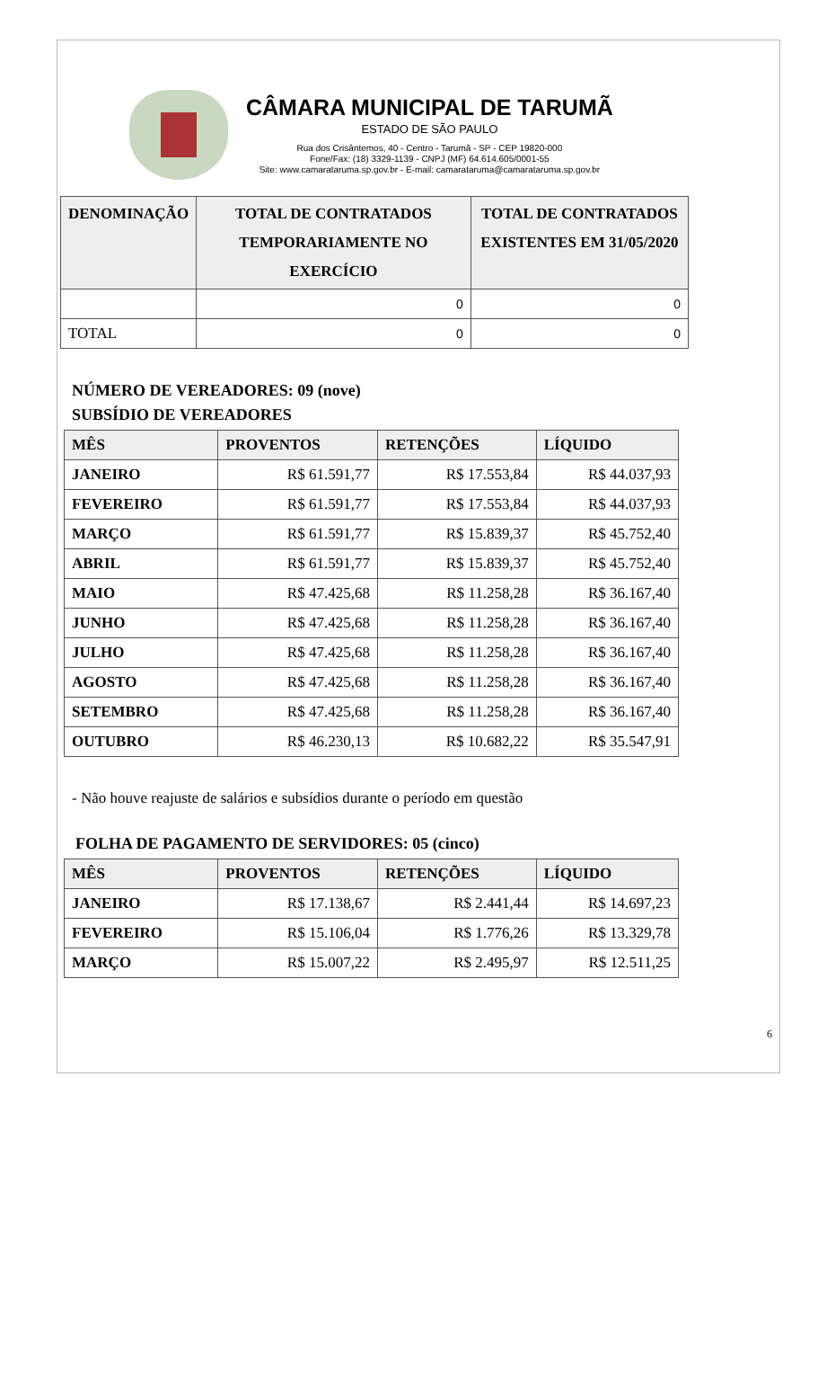CÂMARA MUNICIPAL DE TARUMÃ
ESTADO DE SÃO PAULO
Rua dos Crisântemos, 40 - Centro - Tarumã - SP - CEP 19820-000
Fone/Fax: (18) 3329-1139 - CNPJ (MF) 64.614.605/0001-55
Site: www.camarataruma.sp.gov.br - E-mail: camarataruma@camarataruma.sp.gov.br
| DENOMINAÇÃO | TOTAL DE CONTRATADOS TEMPORARIAMENTE NO EXERCÍCIO | TOTAL DE CONTRATADOS EXISTENTES EM 31/05/2020 |
| --- | --- | --- |
| | 0 | 0 |
| TOTAL | 0 | 0 |
NÚMERO DE VEREADORES: 09 (nove)
SUBSÍDIO DE VEREADORES
| MÊS | PROVENTOS | RETENÇÕES | LÍQUIDO |
| --- | --- | --- | --- |
| JANEIRO | R$ 61.591,77 | R$ 17.553,84 | R$ 44.037,93 |
| FEVEREIRO | R$ 61.591,77 | R$ 17.553,84 | R$ 44.037,93 |
| MARÇO | R$ 61.591,77 | R$ 15.839,37 | R$ 45.752,40 |
| ABRIL | R$ 61.591,77 | R$ 15.839,37 | R$ 45.752,40 |
| MAIO | R$ 47.425,68 | R$ 11.258,28 | R$ 36.167,40 |
| JUNHO | R$ 47.425,68 | R$ 11.258,28 | R$ 36.167,40 |
| JULHO | R$ 47.425,68 | R$ 11.258,28 | R$ 36.167,40 |
| AGOSTO | R$ 47.425,68 | R$ 11.258,28 | R$ 36.167,40 |
| SETEMBRO | R$ 47.425,68 | R$ 11.258,28 | R$ 36.167,40 |
| OUTUBRO | R$ 46.230,13 | R$ 10.682,22 | R$ 35.547,91 |
- Não houve reajuste de salários e subsídios durante o período em questão
FOLHA DE PAGAMENTO DE SERVIDORES: 05 (cinco)
| MÊS | PROVENTOS | RETENÇÕES | LÍQUIDO |
| --- | --- | --- | --- |
| JANEIRO | R$ 17.138,67 | R$ 2.441,44 | R$ 14.697,23 |
| FEVEREIRO | R$ 15.106,04 | R$ 1.776,26 | R$ 13.329,78 |
| MARÇO | R$ 15.007,22 | R$ 2.495,97 | R$ 12.511,25 |
6